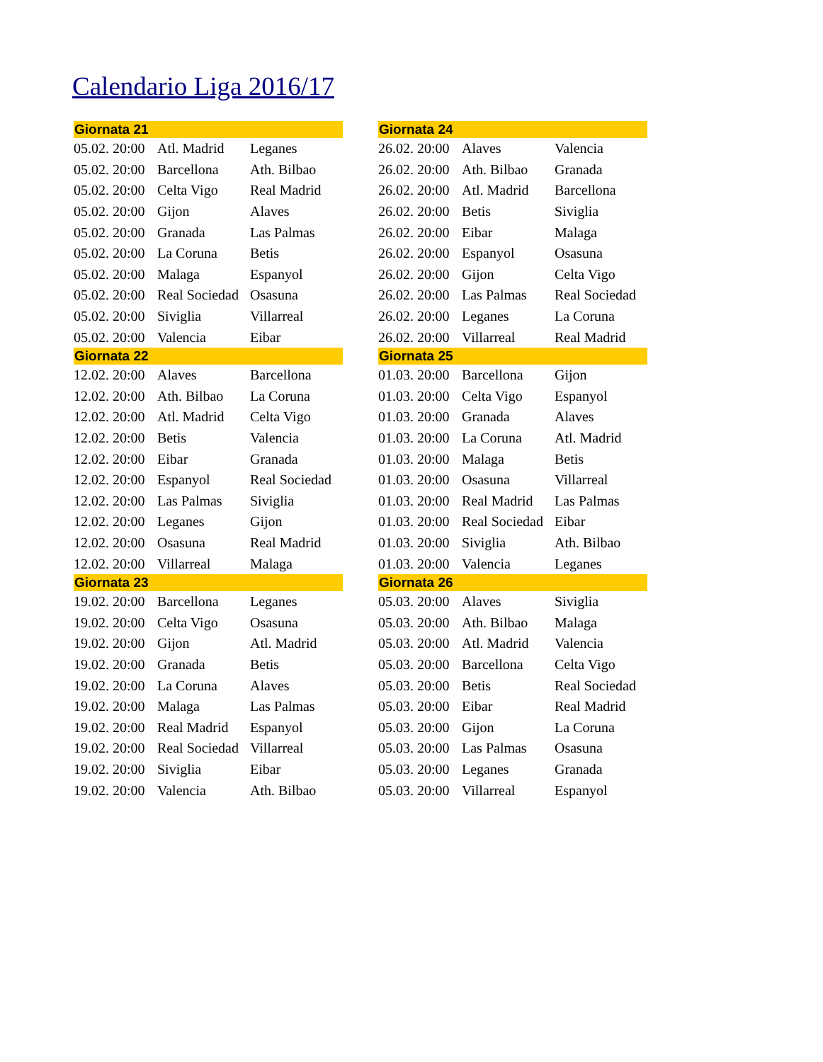Calendario Liga 2016/17
| Giornata 21 | | |
| --- | --- | --- |
| 05.02. 20:00 | Atl. Madrid | Leganes |
| 05.02. 20:00 | Barcellona | Ath. Bilbao |
| 05.02. 20:00 | Celta Vigo | Real Madrid |
| 05.02. 20:00 | Gijon | Alaves |
| 05.02. 20:00 | Granada | Las Palmas |
| 05.02. 20:00 | La Coruna | Betis |
| 05.02. 20:00 | Malaga | Espanyol |
| 05.02. 20:00 | Real Sociedad | Osasuna |
| 05.02. 20:00 | Siviglia | Villarreal |
| 05.02. 20:00 | Valencia | Eibar |
| Giornata 22 | | |
| 12.02. 20:00 | Alaves | Barcellona |
| 12.02. 20:00 | Ath. Bilbao | La Coruna |
| 12.02. 20:00 | Atl. Madrid | Celta Vigo |
| 12.02. 20:00 | Betis | Valencia |
| 12.02. 20:00 | Eibar | Granada |
| 12.02. 20:00 | Espanyol | Real Sociedad |
| 12.02. 20:00 | Las Palmas | Siviglia |
| 12.02. 20:00 | Leganes | Gijon |
| 12.02. 20:00 | Osasuna | Real Madrid |
| 12.02. 20:00 | Villarreal | Malaga |
| Giornata 23 | | |
| 19.02. 20:00 | Barcellona | Leganes |
| 19.02. 20:00 | Celta Vigo | Osasuna |
| 19.02. 20:00 | Gijon | Atl. Madrid |
| 19.02. 20:00 | Granada | Betis |
| 19.02. 20:00 | La Coruna | Alaves |
| 19.02. 20:00 | Malaga | Las Palmas |
| 19.02. 20:00 | Real Madrid | Espanyol |
| 19.02. 20:00 | Real Sociedad | Villarreal |
| 19.02. 20:00 | Siviglia | Eibar |
| 19.02. 20:00 | Valencia | Ath. Bilbao |
| Giornata 24 | | |
| --- | --- | --- |
| 26.02. 20:00 | Alaves | Valencia |
| 26.02. 20:00 | Ath. Bilbao | Granada |
| 26.02. 20:00 | Atl. Madrid | Barcellona |
| 26.02. 20:00 | Betis | Siviglia |
| 26.02. 20:00 | Eibar | Malaga |
| 26.02. 20:00 | Espanyol | Osasuna |
| 26.02. 20:00 | Gijon | Celta Vigo |
| 26.02. 20:00 | Las Palmas | Real Sociedad |
| 26.02. 20:00 | Leganes | La Coruna |
| 26.02. 20:00 | Villarreal | Real Madrid |
| Giornata 25 | | |
| 01.03. 20:00 | Barcellona | Gijon |
| 01.03. 20:00 | Celta Vigo | Espanyol |
| 01.03. 20:00 | Granada | Alaves |
| 01.03. 20:00 | La Coruna | Atl. Madrid |
| 01.03. 20:00 | Malaga | Betis |
| 01.03. 20:00 | Osasuna | Villarreal |
| 01.03. 20:00 | Real Madrid | Las Palmas |
| 01.03. 20:00 | Real Sociedad | Eibar |
| 01.03. 20:00 | Siviglia | Ath. Bilbao |
| 01.03. 20:00 | Valencia | Leganes |
| Giornata 26 | | |
| 05.03. 20:00 | Alaves | Siviglia |
| 05.03. 20:00 | Ath. Bilbao | Malaga |
| 05.03. 20:00 | Atl. Madrid | Valencia |
| 05.03. 20:00 | Barcellona | Celta Vigo |
| 05.03. 20:00 | Betis | Real Sociedad |
| 05.03. 20:00 | Eibar | Real Madrid |
| 05.03. 20:00 | Gijon | La Coruna |
| 05.03. 20:00 | Las Palmas | Osasuna |
| 05.03. 20:00 | Leganes | Granada |
| 05.03. 20:00 | Villarreal | Espanyol |